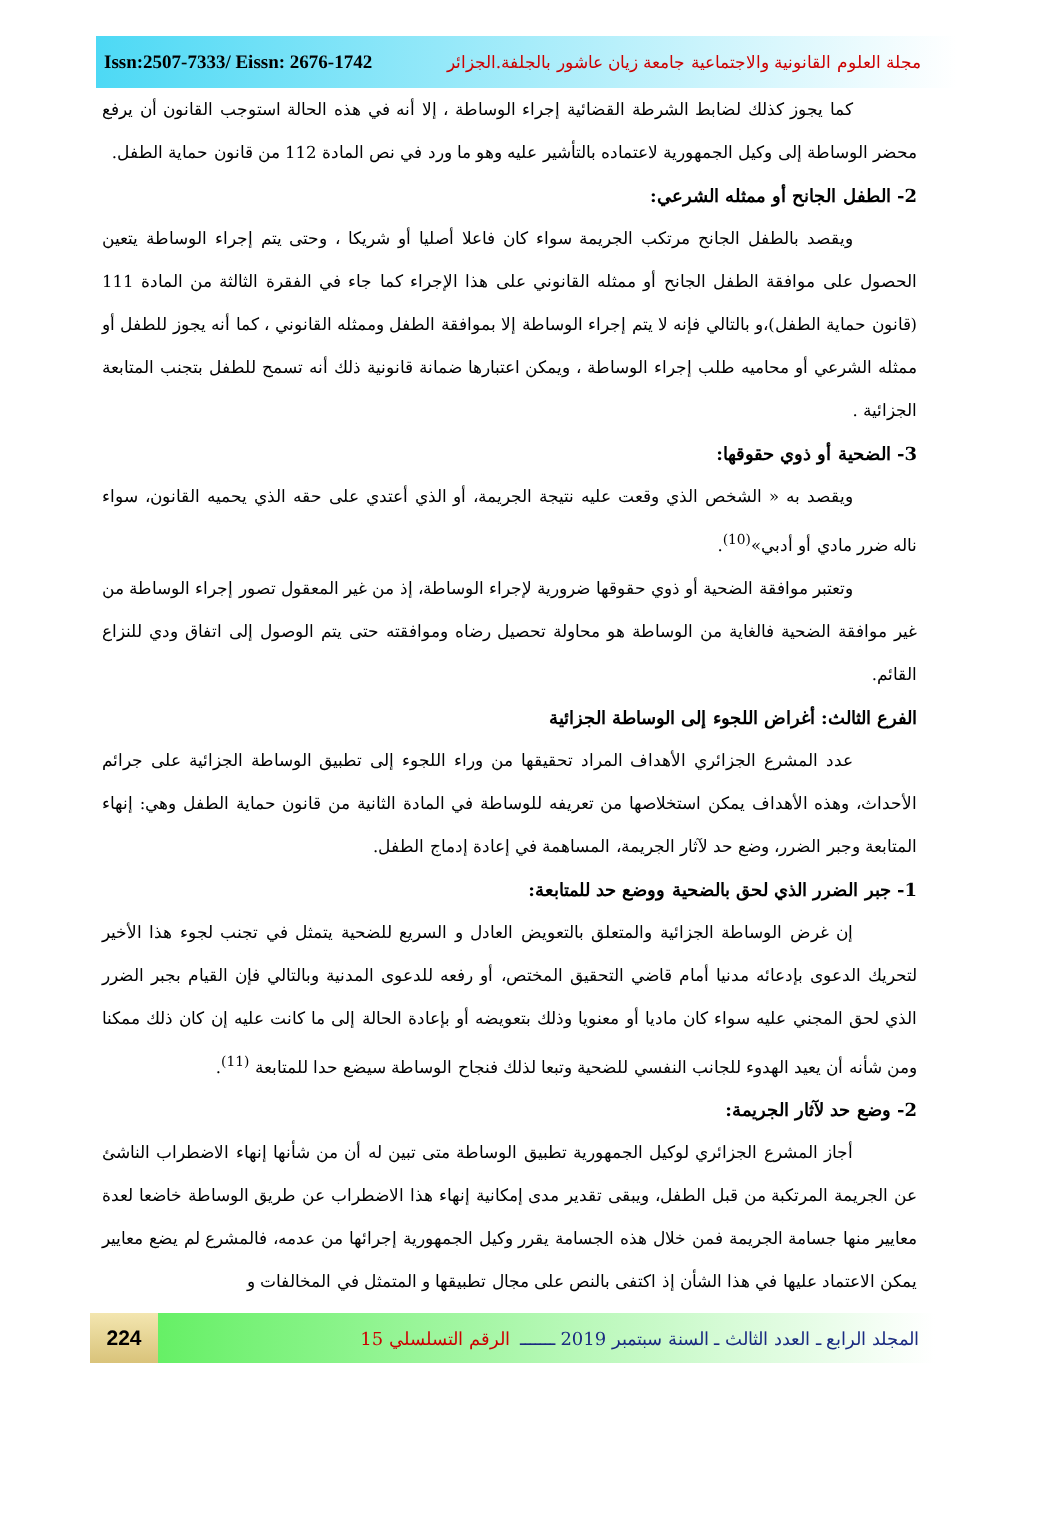مجلة العلوم القانونية والاجتماعية جامعة زيان عاشور بالجلفة.الجزائر Issn:2507-7333/ Eissn: 2676-1742
كما يجوز كذلك لضابط الشرطة القضائية إجراء الوساطة ، إلا أنه في هذه الحالة استوجب القانون أن يرفع محضر الوساطة إلى وكيل الجمهورية لاعتماده بالتأشير عليه وهو ما ورد في نص المادة 112 من قانون حماية الطفل.
2- الطفل الجانح أو ممثله الشرعي:
ويقصد بالطفل الجانح مرتكب الجريمة سواء كان فاعلا أصليا أو شريكا ، وحتى يتم إجراء الوساطة يتعين الحصول على موافقة الطفل الجانح أو ممثله القانوني على هذا الإجراء كما جاء في الفقرة الثالثة من المادة 111 (قانون حماية الطفل)،و بالتالي فإنه لا يتم إجراء الوساطة إلا بموافقة الطفل وممثله القانوني ، كما أنه يجوز للطفل أو ممثله الشرعي أو محاميه طلب إجراء الوساطة ، ويمكن اعتبارها ضمانة قانونية ذلك أنه تسمح للطفل بتجنب المتابعة الجزائية .
3- الضحية أو ذوي حقوقها:
ويقصد به « الشخص الذي وقعت عليه نتيجة الجريمة، أو الذي أعتدي على حقه الذي يحميه القانون، سواء ناله ضرر مادي أو أدبي»<sup>(10)</sup>.
وتعتبر موافقة الضحية أو ذوي حقوقها ضرورية لإجراء الوساطة، إذ من غير المعقول تصور إجراء الوساطة من غير موافقة الضحية فالغاية من الوساطة هو محاولة تحصيل رضاه وموافقته حتى يتم الوصول إلى اتفاق ودي للنزاع القائم.
الفرع الثالث: أغراض اللجوء إلى الوساطة الجزائية
عدد المشرع الجزائري الأهداف المراد تحقيقها من وراء اللجوء إلى تطبيق الوساطة الجزائية على جرائم الأحداث، وهذه الأهداف يمكن استخلاصها من تعريفه للوساطة في المادة الثانية من قانون حماية الطفل وهي: إنهاء المتابعة وجبر الضرر، وضع حد لآثار الجريمة، المساهمة في إعادة إدماج الطفل.
1- جبر الضرر الذي لحق بالضحية ووضع حد للمتابعة:
إن غرض الوساطة الجزائية والمتعلق بالتعويض العادل و السريع للضحية يتمثل في تجنب لجوء هذا الأخير لتحريك الدعوى بإدعائه مدنيا أمام قاضي التحقيق المختص، أو رفعه للدعوى المدنية وبالتالي فإن القيام بجبر الضرر الذي لحق المجني عليه سواء كان ماديا أو معنويا وذلك بتعويضه أو بإعادة الحالة إلى ما كانت عليه إن كان ذلك ممكنا ومن شأنه أن يعيد الهدوء للجانب النفسي للضحية وتبعا لذلك فنجاح الوساطة سيضع حدا للمتابعة <sup>(11)</sup>.
2- وضع حد لآثار الجريمة:
أجاز المشرع الجزائري لوكيل الجمهورية تطبيق الوساطة متى تبين له أن من شأنها إنهاء الاضطراب الناشئ عن الجريمة المرتكبة من قبل الطفل، ويبقى تقدير مدى إمكانية إنهاء هذا الاضطراب عن طريق الوساطة خاضعا لعدة معايير منها جسامة الجريمة فمن خلال هذه الجسامة يقرر وكيل الجمهورية إجرائها من عدمه، فالمشرع لم يضع معايير يمكن الاعتماد عليها في هذا الشأن إذ اكتفى بالنص على مجال تطبيقها و المتمثل في المخالفات و
المجلد الرابع ـ العدد الثالث ـ السنة سبتمبر 2019 ـــــــ الرقم التسلسلي 15
224